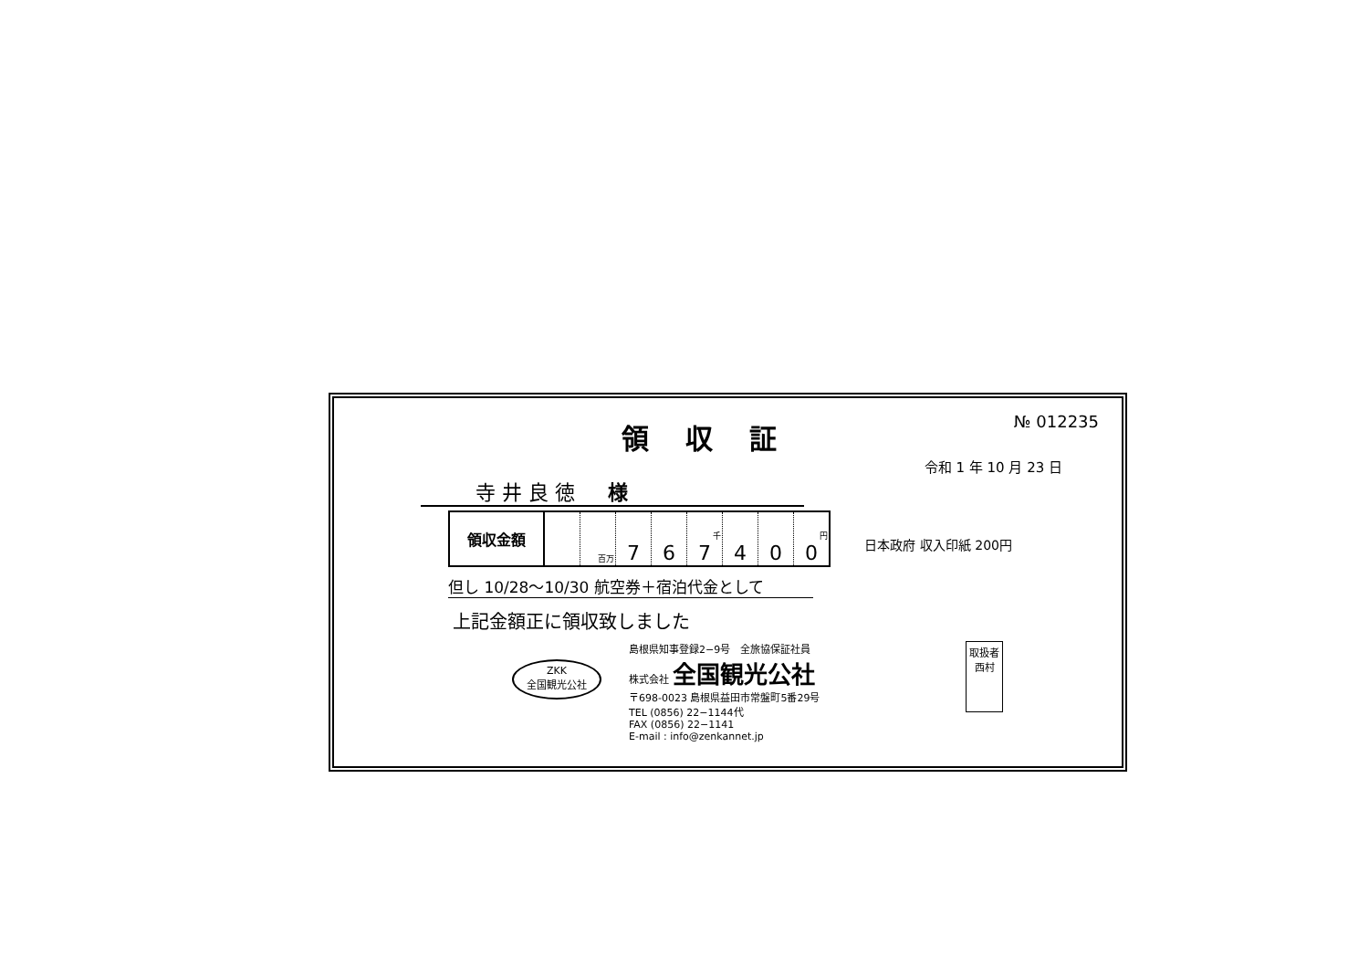領収証
№ 012235
令和 1 年 10 月 23 日
寺 井 良 徳 　 様
| 領収金額 | | 百万 | 7 | 6 | 千 7 | 4 | 0 | 円 0 |
但し 10/28～10/30 航空券＋宿泊代金として
日本政府 収入印紙 200円
上記金額正に領収致しました
ZKK
全国観光公社
島根県知事登録2−9号　全旅協保証社員
株式会社 全国観光公社
〒698-0023 島根県益田市常盤町5番29号
TEL (0856) 22−1144代
FAX (0856) 22−1141
E-mail : info@zenkannet.jp
取扱者
西村